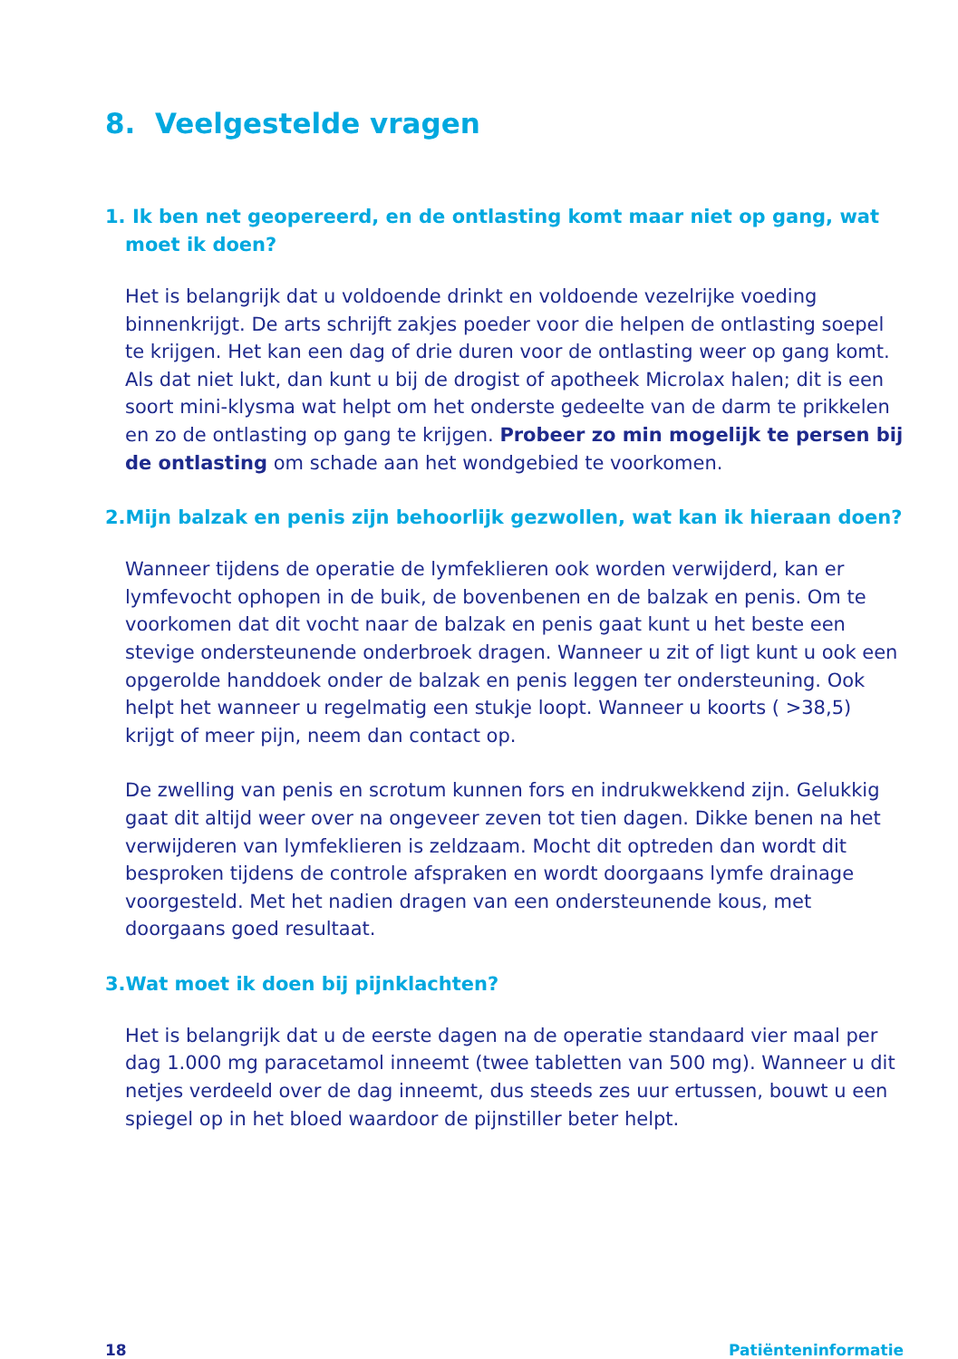8. Veelgestelde vragen
1. Ik ben net geopereerd, en de ontlasting komt maar niet op gang, wat moet ik doen?
Het is belangrijk dat u voldoende drinkt en voldoende vezelrijke voe­ding binnenkrijgt. De arts schrijft zakjes poeder voor die helpen de ontlasting soepel te krijgen. Het kan een dag of drie duren voor de ont­lasting weer op gang komt. Als dat niet lukt, dan kunt u bij de drogist of apotheek Microlax halen; dit is een soort mini-klysma wat helpt om het onderste gedeelte van de darm te prikkelen en zo de ontlasting op gang te krijgen. Probeer zo min mogelijk te persen bij de ontlasting om schade aan het wondgebied te voorkomen.
2.Mijn balzak en penis zijn behoorlijk gezwollen, wat kan ik hieraan doen?
Wanneer tijdens de operatie de lymfeklieren ook worden verwijderd, kan er lymfevocht ophopen in de buik, de bovenbenen en de balzak en penis. Om te voorkomen dat dit vocht naar de balzak en penis gaat kunt u het beste een stevige ondersteunende onderbroek dragen. Wanneer u zit of ligt kunt u ook een opgerolde handdoek onder de balzak en penis leggen ter ondersteuning. Ook helpt het wanneer u re­gelmatig een stukje loopt. Wanneer u koorts ( >38,5) krijgt of meer pijn, neem dan contact op.
De zwelling van penis en scrotum kunnen fors en indrukwekkend zijn. Gelukkig gaat dit altijd weer over na ongeveer zeven tot tien dagen. Dikke benen na het verwijderen van lymfeklieren is zeldzaam. Mocht dit optreden dan wordt dit besproken tijdens de controle afspraken en wordt doorgaans lymfe drainage voorgesteld. Met het nadien dragen van een ondersteunende kous, met doorgaans goed resultaat.
3.Wat moet ik doen bij pijnklachten?
Het is belangrijk dat u de eerste dagen na de operatie standaard vier maal per dag 1.000 mg paracetamol inneemt (twee tabletten van 500 mg). Wanneer u dit netjes verdeeld over de dag inneemt, dus steeds zes uur ertussen, bouwt u een spiegel op in het bloed waardoor de pijnstil­ler beter helpt.
18 Patiënteninformatie